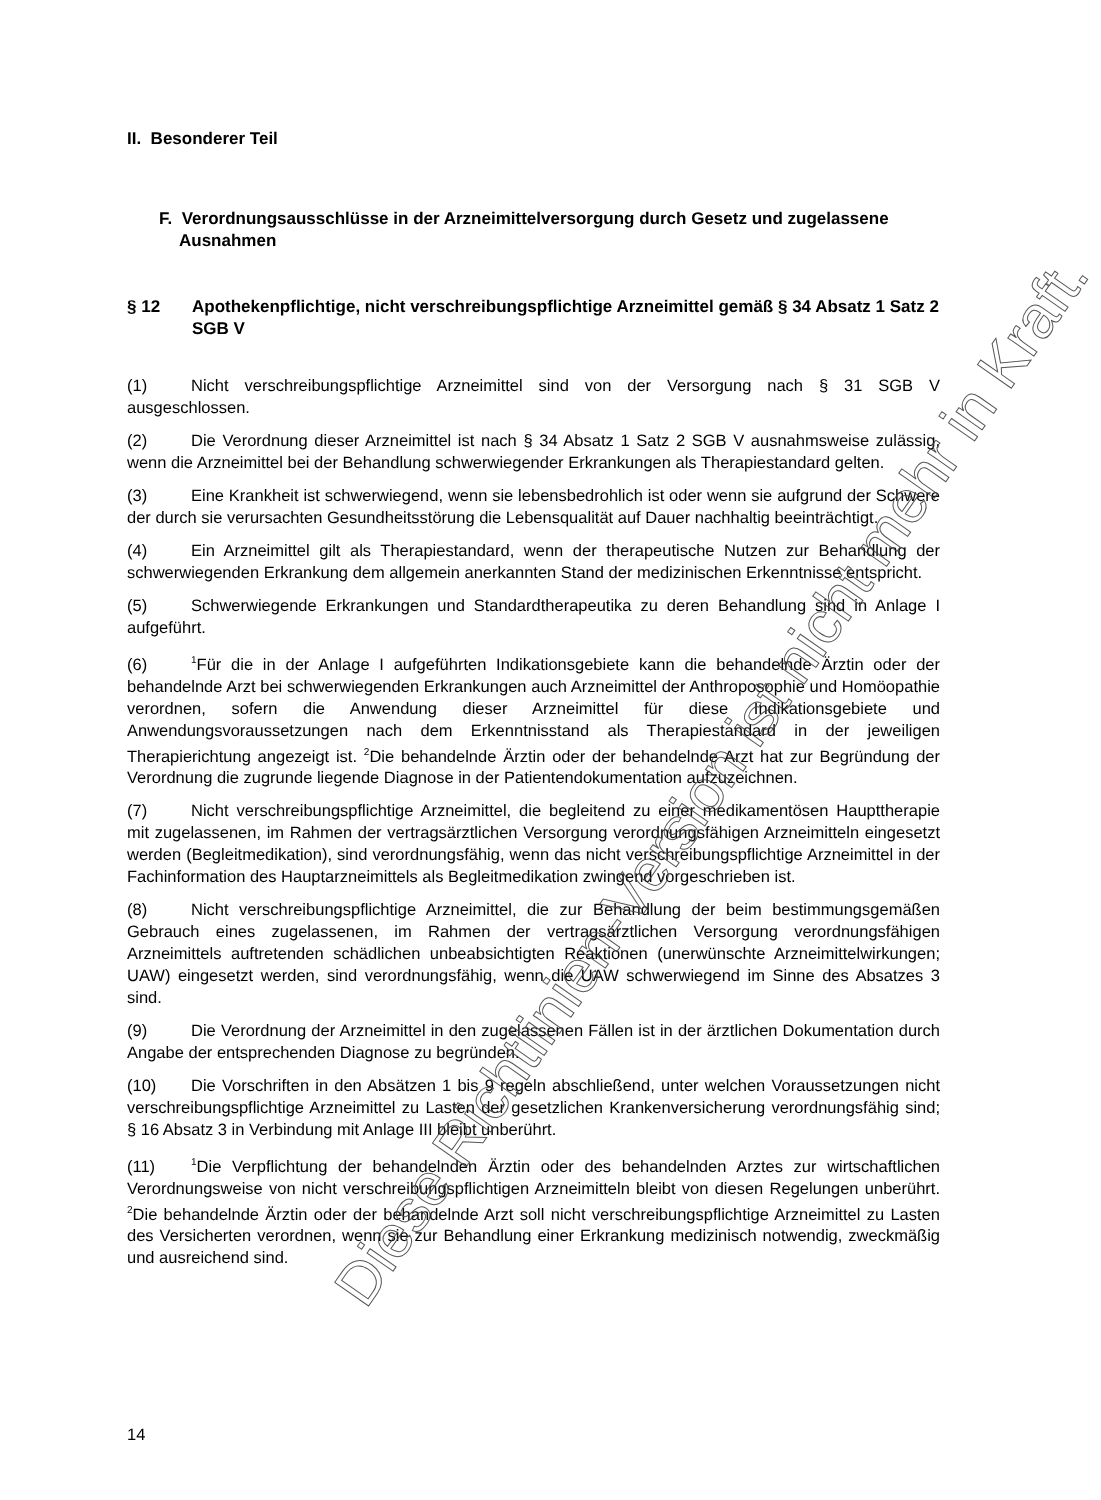II. Besonderer Teil
F. Verordnungsausschlüsse in der Arzneimittelversorgung durch Gesetz und zugelassene Ausnahmen
§ 12 Apothekenpflichtige, nicht verschreibungspflichtige Arzneimittel gemäß § 34 Absatz 1 Satz 2 SGB V
(1) Nicht verschreibungspflichtige Arzneimittel sind von der Versorgung nach § 31 SGB V ausgeschlossen.
(2) Die Verordnung dieser Arzneimittel ist nach § 34 Absatz 1 Satz 2 SGB V ausnahmsweise zulässig, wenn die Arzneimittel bei der Behandlung schwerwiegender Erkrankungen als Therapiestandard gelten.
(3) Eine Krankheit ist schwerwiegend, wenn sie lebensbedrohlich ist oder wenn sie aufgrund der Schwere der durch sie verursachten Gesundheitsstörung die Lebensqualität auf Dauer nachhaltig beeinträchtigt.
(4) Ein Arzneimittel gilt als Therapiestandard, wenn der therapeutische Nutzen zur Behandlung der schwerwiegenden Erkrankung dem allgemein anerkannten Stand der medizinischen Erkenntnisse entspricht.
(5) Schwerwiegende Erkrankungen und Standardtherapeutika zu deren Behandlung sind in Anlage I aufgeführt.
(6)<sup>1</sup>Für die in der Anlage I aufgeführten Indikationsgebiete kann die behandelnde Ärztin oder der behandelnde Arzt bei schwerwiegenden Erkrankungen auch Arzneimittel der Anthroposophie und Homöopathie verordnen, sofern die Anwendung dieser Arzneimittel für diese Indikationsgebiete und Anwendungsvoraussetzungen nach dem Erkenntnisstand als Therapiestandard in der jeweiligen Therapierichtung angezeigt ist. <sup>2</sup>Die behandelnde Ärztin oder der behandelnde Arzt hat zur Begründung der Verordnung die zugrunde liegende Diagnose in der Patientendokumentation aufzuzeichnen.
(7) Nicht verschreibungspflichtige Arzneimittel, die begleitend zu einer medikamentösen Haupttherapie mit zugelassenen, im Rahmen der vertragsärztlichen Versorgung verordnungsfähigen Arzneimitteln eingesetzt werden (Begleitmedikation), sind verordnungsfähig, wenn das nicht verschreibungspflichtige Arzneimittel in der Fachinformation des Hauptarzneimittels als Begleitmedikation zwingend vorgeschrieben ist.
(8) Nicht verschreibungspflichtige Arzneimittel, die zur Behandlung der beim bestimmungsgemäßen Gebrauch eines zugelassenen, im Rahmen der vertragsärztlichen Versorgung verordnungsfähigen Arzneimittels auftretenden schädlichen unbeabsichtigten Reaktionen (unerwünschte Arzneimittelwirkungen; UAW) eingesetzt werden, sind verordnungsfähig, wenn die UAW schwerwiegend im Sinne des Absatzes 3 sind.
(9) Die Verordnung der Arzneimittel in den zugelassenen Fällen ist in der ärztlichen Dokumentation durch Angabe der entsprechenden Diagnose zu begründen.
(10) Die Vorschriften in den Absätzen 1 bis 9 regeln abschließend, unter welchen Voraussetzungen nicht verschreibungspflichtige Arzneimittel zu Lasten der gesetzlichen Krankenversicherung verordnungsfähig sind; § 16 Absatz 3 in Verbindung mit Anlage III bleibt unberührt.
(11)<sup>1</sup>Die Verpflichtung der behandelnden Ärztin oder des behandelnden Arztes zur wirtschaftlichen Verordnungsweise von nicht verschreibungspflichtigen Arzneimitteln bleibt von diesen Regelungen unberührt. <sup>2</sup>Die behandelnde Ärztin oder der behandelnde Arzt soll nicht verschreibungspflichtige Arzneimittel zu Lasten des Versicherten verordnen, wenn sie zur Behandlung einer Erkrankung medizinisch notwendig, zweckmäßig und ausreichend sind.
14
Diese Richtlinien-Version ist nicht mehr in Kraft.